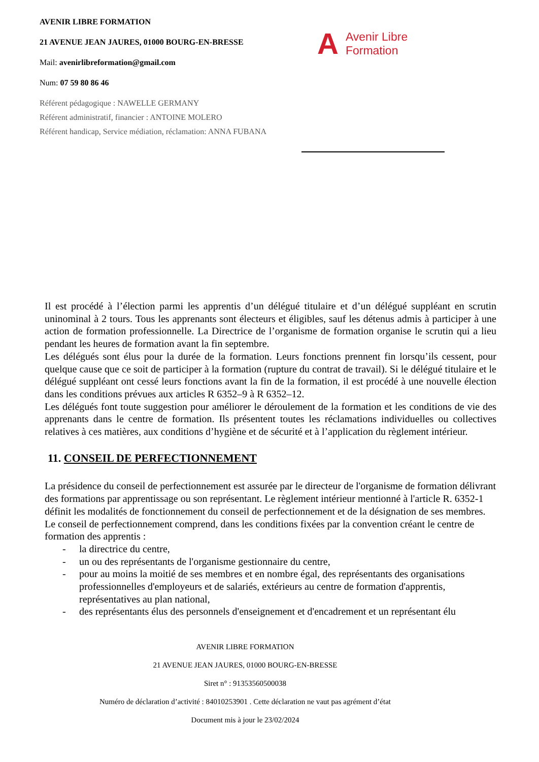AVENIR LIBRE FORMATION
21 AVENUE JEAN JAURES, 01000 BOURG-EN-BRESSE
Mail: avenirlibreformation@gmail.com
Num: 07 59 80 86 46
Référent pédagogique : NAWELLE GERMANY
Référent administratif, financier : ANTOINE MOLERO
Référent handicap, Service médiation, réclamation: ANNA FUBANA
A Avenir Libre
Formation
Il est procédé à l’élection parmi les apprentis d’un délégué titulaire et d’un délégué suppléant en scrutin uninominal à 2 tours. Tous les apprenants sont électeurs et éligibles, sauf les détenus admis à participer à une action de formation professionnelle. La Directrice de l’organisme de formation organise le scrutin qui a lieu pendant les heures de formation avant la fin septembre.
Les délégués sont élus pour la durée de la formation. Leurs fonctions prennent fin lorsqu’ils cessent, pour quelque cause que ce soit de participer à la formation (rupture du contrat de travail). Si le délégué titulaire et le délégué suppléant ont cessé leurs fonctions avant la fin de la formation, il est procédé à une nouvelle élection dans les conditions prévues aux articles R 6352–9 à R 6352–12.
Les délégués font toute suggestion pour améliorer le déroulement de la formation et les conditions de vie des apprenants dans le centre de formation. Ils présentent toutes les réclamations individuelles ou collectives relatives à ces matières, aux conditions d’hygiène et de sécurité et à l’application du règlement intérieur.
11. CONSEIL DE PERFECTIONNEMENT
La présidence du conseil de perfectionnement est assurée par le directeur de l'organisme de formation délivrant des formations par apprentissage ou son représentant. Le règlement intérieur mentionné à l'article R. 6352-1 définit les modalités de fonctionnement du conseil de perfectionnement et de la désignation de ses membres. Le conseil de perfectionnement comprend, dans les conditions fixées par la convention créant le centre de formation des apprentis :
- la directrice du centre,
- un ou des représentants de l'organisme gestionnaire du centre,
- pour au moins la moitié de ses membres et en nombre égal, des représentants des organisations professionnelles d'employeurs et de salariés, extérieurs au centre de formation d'apprentis, représentatives au plan national,
- des représentants élus des personnels d'enseignement et d'encadrement et un représentant élu
AVENIR LIBRE FORMATION
21 AVENUE JEAN JAURES, 01000 BOURG-EN-BRESSE
Siret n° : 91353560500038
Numéro de déclaration d’activité : 84010253901 . Cette déclaration ne vaut pas agrément d’état
Document mis à jour le 23/02/2024